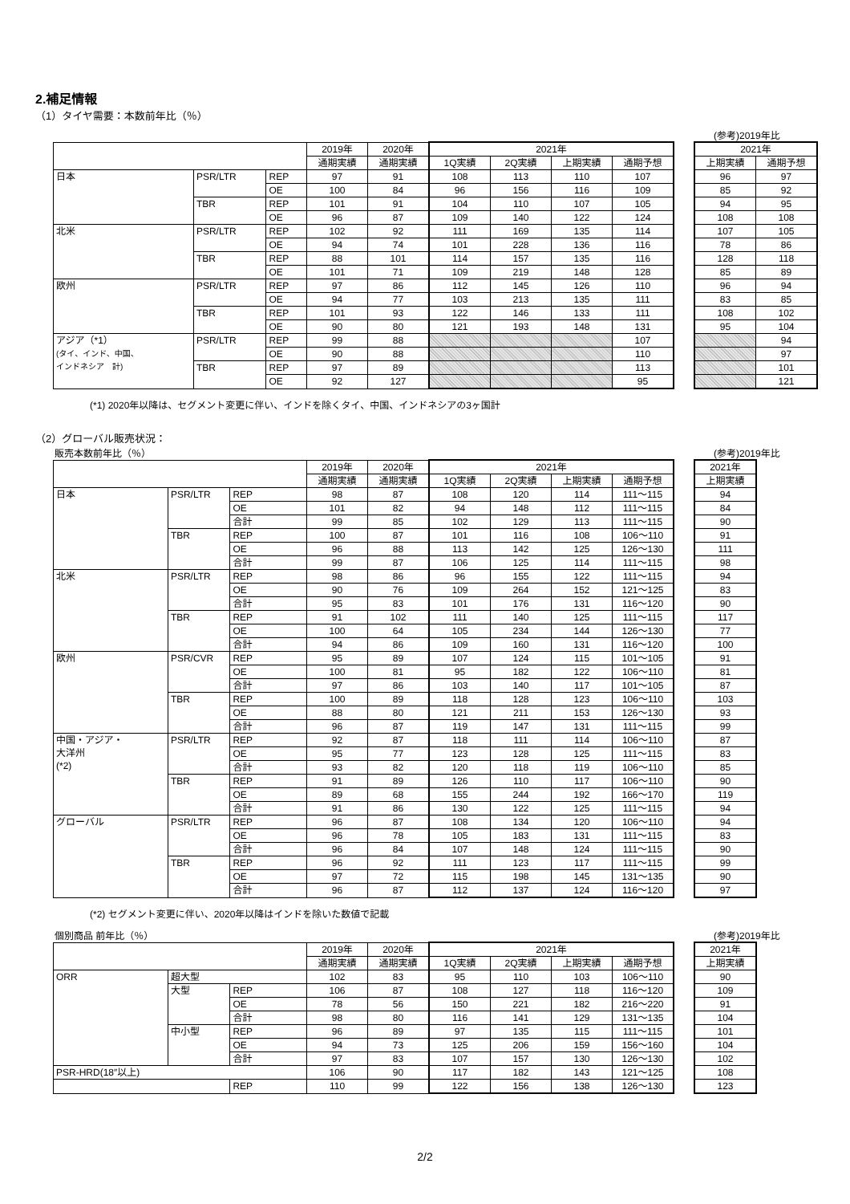2.補足情報
（1）タイヤ需要：本数前年比（％）
(参考)2019年比
| | | | 2019年 | 2020年 | 2021年 | | | |
| | | | 通期実績 | 通期実績 | 1Q実績 | 2Q実績 | 上期実績 | 通期予想 |
| 日本 | PSR/LTR | REP | 97 | 91 | 108 | 113 | 110 | 107 |
| | | OE | 100 | 84 | 96 | 156 | 116 | 109 |
| | TBR | REP | 101 | 91 | 104 | 110 | 107 | 105 |
| | | OE | 96 | 87 | 109 | 140 | 122 | 124 |
| 北米 | PSR/LTR | REP | 102 | 92 | 111 | 169 | 135 | 114 |
| | | OE | 94 | 74 | 101 | 228 | 136 | 116 |
| | TBR | REP | 88 | 101 | 114 | 157 | 135 | 116 |
| | | OE | 101 | 71 | 109 | 219 | 148 | 128 |
| 欧州 | PSR/LTR | REP | 97 | 86 | 112 | 145 | 126 | 110 |
| | | OE | 94 | 77 | 103 | 213 | 135 | 111 |
| | TBR | REP | 101 | 93 | 122 | 146 | 133 | 111 |
| | | OE | 90 | 80 | 121 | 193 | 148 | 131 |
| アジア（*1） (タイ、インド、中国、 インドネシア 計) | PSR/LTR | REP | 99 | 88 | | | | 107 |
| | | OE | 90 | 88 | | | | 110 |
| | TBR | REP | 97 | 89 | | | | 113 |
| | | OE | 92 | 127 | | | | 95 |
| 2021年 | |
| 上期実績 | 通期予想 |
| 96 | 97 |
| 85 | 92 |
| 94 | 95 |
| 108 | 108 |
| 107 | 105 |
| 78 | 86 |
| 128 | 118 |
| 85 | 89 |
| 96 | 94 |
| 83 | 85 |
| 108 | 102 |
| 95 | 104 |
| | 94 |
| | 97 |
| | 101 |
| | 121 |
(*1) 2020年以降は、セグメント変更に伴い、インドを除くタイ、中国、インドネシアの3ヶ国計
（2）グローバル販売状況：
販売本数前年比（％） (参考)2019年比
| | | | 2019年 | 2020年 | 2021年 | | | |
| | | | 通期実績 | 通期実績 | 1Q実績 | 2Q実績 | 上期実績 | 通期予想 |
| 日本 | PSR/LTR | REP | 98 | 87 | 108 | 120 | 114 | 111～115 |
| | | OE | 101 | 82 | 94 | 148 | 112 | 111～115 |
| | | 合計 | 99 | 85 | 102 | 129 | 113 | 111～115 |
| | TBR | REP | 100 | 87 | 101 | 116 | 108 | 106～110 |
| | | OE | 96 | 88 | 113 | 142 | 125 | 126～130 |
| | | 合計 | 99 | 87 | 106 | 125 | 114 | 111～115 |
| 北米 | PSR/LTR | REP | 98 | 86 | 96 | 155 | 122 | 111～115 |
| | | OE | 90 | 76 | 109 | 264 | 152 | 121～125 |
| | | 合計 | 95 | 83 | 101 | 176 | 131 | 116～120 |
| | TBR | REP | 91 | 102 | 111 | 140 | 125 | 111～115 |
| | | OE | 100 | 64 | 105 | 234 | 144 | 126～130 |
| | | 合計 | 94 | 86 | 109 | 160 | 131 | 116～120 |
| 欧州 | PSR/CVR | REP | 95 | 89 | 107 | 124 | 115 | 101～105 |
| | | OE | 100 | 81 | 95 | 182 | 122 | 106～110 |
| | | 合計 | 97 | 86 | 103 | 140 | 117 | 101～105 |
| | TBR | REP | 100 | 89 | 118 | 128 | 123 | 106～110 |
| | | OE | 88 | 80 | 121 | 211 | 153 | 126～130 |
| | | 合計 | 96 | 87 | 119 | 147 | 131 | 111～115 |
| 中国・アジア・ 大洋州 (*2) | PSR/LTR | REP | 92 | 87 | 118 | 111 | 114 | 106～110 |
| | | OE | 95 | 77 | 123 | 128 | 125 | 111～115 |
| | | 合計 | 93 | 82 | 120 | 118 | 119 | 106～110 |
| | TBR | REP | 91 | 89 | 126 | 110 | 117 | 106～110 |
| | | OE | 89 | 68 | 155 | 244 | 192 | 166～170 |
| | | 合計 | 91 | 86 | 130 | 122 | 125 | 111～115 |
| グローバル | PSR/LTR | REP | 96 | 87 | 108 | 134 | 120 | 106～110 |
| | | OE | 96 | 78 | 105 | 183 | 131 | 111～115 |
| | | 合計 | 96 | 84 | 107 | 148 | 124 | 111～115 |
| | TBR | REP | 96 | 92 | 111 | 123 | 117 | 111～115 |
| | | OE | 97 | 72 | 115 | 198 | 145 | 131～135 |
| | | 合計 | 96 | 87 | 112 | 137 | 124 | 116～120 |
| 2021年 |
| 上期実績 |
| 94 |
| 84 |
| 90 |
| 91 |
| 111 |
| 98 |
| 94 |
| 83 |
| 90 |
| 117 |
| 77 |
| 100 |
| 91 |
| 81 |
| 87 |
| 103 |
| 93 |
| 99 |
| 87 |
| 83 |
| 85 |
| 90 |
| 119 |
| 94 |
| 94 |
| 83 |
| 90 |
| 99 |
| 90 |
| 97 |
(*2) セグメント変更に伴い、2020年以降はインドを除いた数値で記載
個別商品 前年比（％） (参考)2019年比
| | | | 2019年 | 2020年 | 2021年 | | | |
| | | | 通期実績 | 通期実績 | 1Q実績 | 2Q実績 | 上期実績 | 通期予想 |
| ORR | 超大型 | | 102 | 83 | 95 | 110 | 103 | 106～110 |
| | 大型 | REP | 106 | 87 | 108 | 127 | 118 | 116～120 |
| | | OE | 78 | 56 | 150 | 221 | 182 | 216～220 |
| | | 合計 | 98 | 80 | 116 | 141 | 129 | 131～135 |
| | 中小型 | REP | 96 | 89 | 97 | 135 | 115 | 111～115 |
| | | OE | 94 | 73 | 125 | 206 | 159 | 156～160 |
| | | 合計 | 97 | 83 | 107 | 157 | 130 | 126～130 |
| PSR-HRD(18″以上) | | | 106 | 90 | 117 | 182 | 143 | 121～125 |
| | | REP | 110 | 99 | 122 | 156 | 138 | 126～130 |
| 2021年 |
| 上期実績 |
| 90 |
| 109 |
| 91 |
| 104 |
| 101 |
| 104 |
| 102 |
| 108 |
| 123 |
2/2